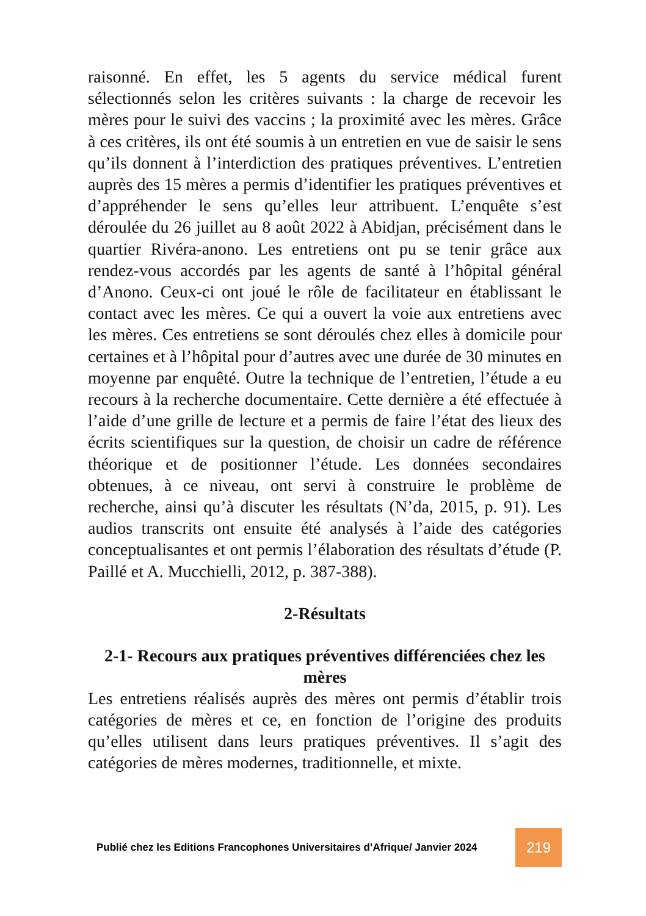raisonné. En effet, les 5 agents du service médical furent sélectionnés selon les critères suivants : la charge de recevoir les mères pour le suivi des vaccins ; la proximité avec les mères. Grâce à ces critères, ils ont été soumis à un entretien en vue de saisir le sens qu’ils donnent à l’interdiction des pratiques préventives. L’entretien auprès des 15 mères a permis d’identifier les pratiques préventives et d’appréhender le sens qu’elles leur attribuent. L’enquête s’est déroulée du 26 juillet au 8 août 2022 à Abidjan, précisément dans le quartier Rivéra-anono. Les entretiens ont pu se tenir grâce aux rendez-vous accordés par les agents de santé à l’hôpital général d’Anono. Ceux-ci ont joué le rôle de facilitateur en établissant le contact avec les mères. Ce qui a ouvert la voie aux entretiens avec les mères. Ces entretiens se sont déroulés chez elles à domicile pour certaines et à l’hôpital pour d’autres avec une durée de 30 minutes en moyenne par enquêté. Outre la technique de l’entretien, l’étude a eu recours à la recherche documentaire. Cette dernière a été effectuée à l’aide d’une grille de lecture et a permis de faire l’état des lieux des écrits scientifiques sur la question, de choisir un cadre de référence théorique et de positionner l’étude. Les données secondaires obtenues, à ce niveau, ont servi à construire le problème de recherche, ainsi qu’à discuter les résultats (N’da, 2015, p. 91). Les audios transcrits ont ensuite été analysés à l’aide des catégories conceptualisantes et ont permis l’élaboration des résultats d’étude (P. Paillé et A. Mucchielli, 2012, p. 387-388).
2-Résultats
2-1- Recours aux pratiques préventives différenciées chez les mères
Les entretiens réalisés auprès des mères ont permis d’établir trois catégories de mères et ce, en fonction de l’origine des produits qu’elles utilisent dans leurs pratiques préventives. Il s’agit des catégories de mères modernes, traditionnelle, et mixte.
Publié chez les Editions Francophones Universitaires d’Afrique/ Janvier 2024
219